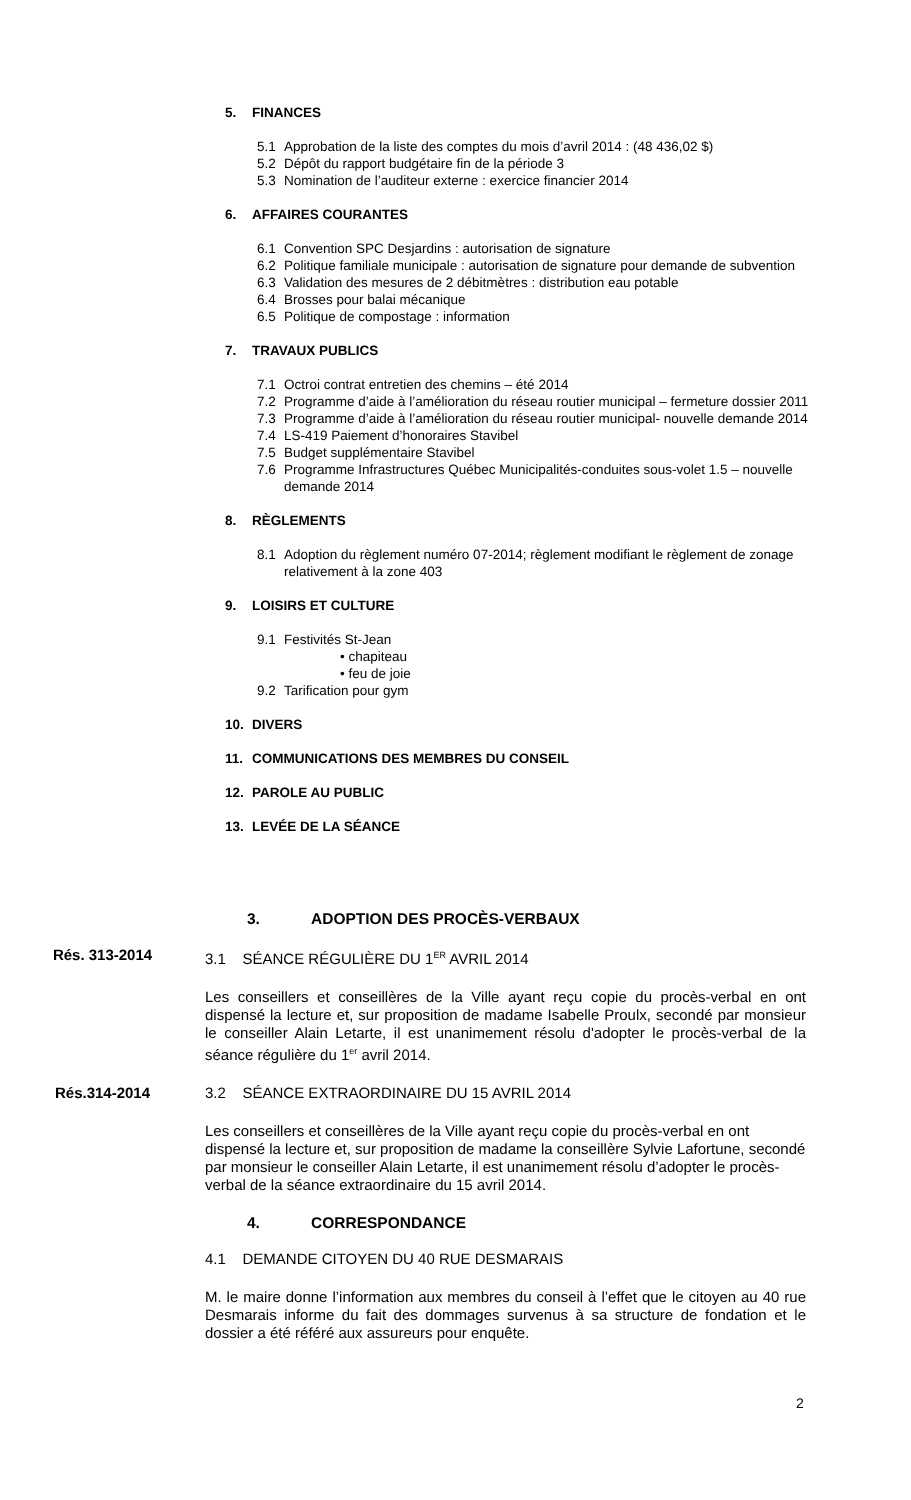5. FINANCES
5.1 Approbation de la liste des comptes du mois d’avril 2014 : (48 436,02 $)
5.2 Dépôt du rapport budgétaire fin de la période 3
5.3 Nomination de l’auditeur externe : exercice financier 2014
6. AFFAIRES COURANTES
6.1 Convention SPC Desjardins : autorisation de signature
6.2 Politique familiale municipale : autorisation de signature pour demande de subvention
6.3 Validation des mesures de 2 débitmètres : distribution eau potable
6.4 Brosses pour balai mécanique
6.5 Politique de compostage : information
7. TRAVAUX PUBLICS
7.1 Octroi contrat entretien des chemins – été 2014
7.2 Programme d’aide à l’amélioration du réseau routier municipal – fermeture dossier 2011
7.3 Programme d’aide à l’amélioration du réseau routier municipal- nouvelle demande 2014
7.4 LS-419 Paiement d’honoraires Stavibel
7.5 Budget supplémentaire Stavibel
7.6 Programme Infrastructures Québec Municipalités-conduites sous-volet 1.5 – nouvelle demande 2014
8. RÈGLEMENTS
8.1 Adoption du règlement numéro 07-2014; règlement modifiant le règlement de zonage relativement à la zone 403
9. LOISIRS ET CULTURE
9.1 Festivités St-Jean
• chapiteau
• feu de joie
9.2 Tarification pour gym
10. DIVERS
11. COMMUNICATIONS DES MEMBRES DU CONSEIL
12. PAROLE AU PUBLIC
13. LEVÉE DE LA SÉANCE
3. ADOPTION DES PROCÈS-VERBAUX
Rés. 313-2014 3.1 SÉANCE RÉGULIÈRE DU 1<sup>ER</sup> AVRIL 2014
Les conseillers et conseillères de la Ville ayant reçu copie du procès-verbal en ont dispensé la lecture et, sur proposition de madame Isabelle Proulx, secondé par monsieur le conseiller Alain Letarte, il est unanimement résolu d'adopter le procès-verbal de la séance régulière du 1<sup>er</sup> avril 2014.
Rés.314-2014 3.2 SÉANCE EXTRAORDINAIRE DU 15 AVRIL 2014
Les conseillers et conseillères de la Ville ayant reçu copie du procès-verbal en ont dispensé la lecture et, sur proposition de madame la conseillère Sylvie Lafortune, secondé par monsieur le conseiller Alain Letarte, il est unanimement résolu d’adopter le procès-verbal de la séance extraordinaire du 15 avril 2014.
4. CORRESPONDANCE
4.1 DEMANDE CITOYEN DU 40 RUE DESMARAIS
M. le maire donne l’information aux membres du conseil à l’effet que le citoyen au 40 rue Desmarais informe du fait des dommages survenus à sa structure de fondation et le dossier a été référé aux assureurs pour enquête.
2